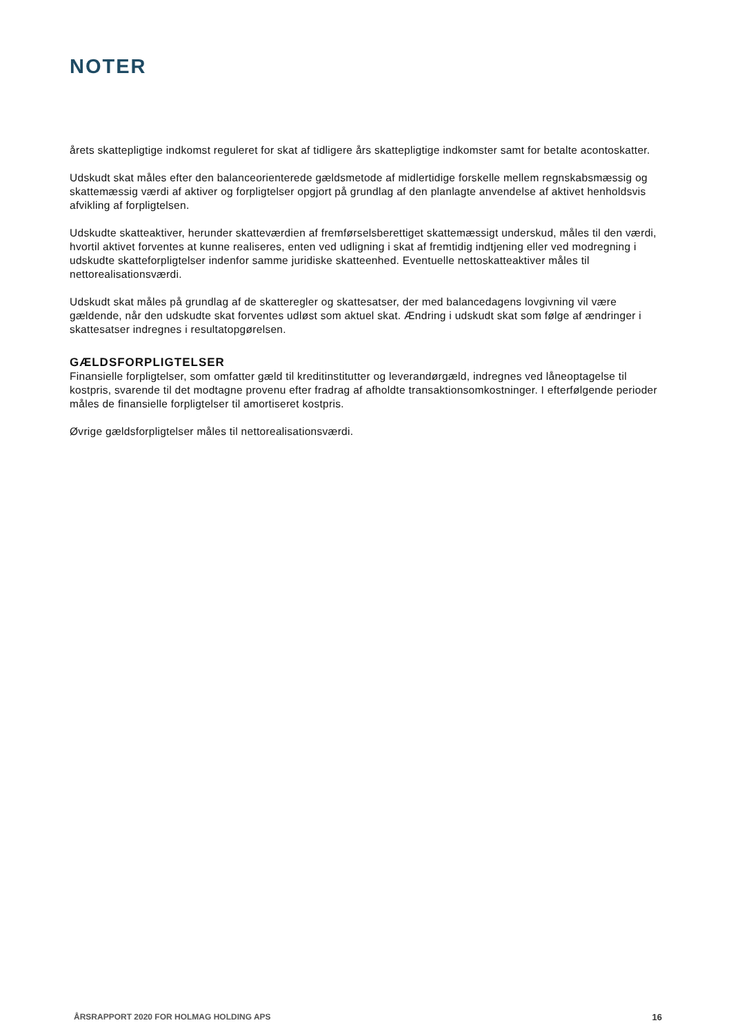NOTER
årets skattepligtige indkomst reguleret for skat af tidligere års skattepligtige indkomster samt for betalte acontoskatter.
Udskudt skat måles efter den balanceorienterede gældsmetode af midlertidige forskelle mellem regnskabsmæssig og skattemæssig værdi af aktiver og forpligtelser opgjort på grundlag af den planlagte anvendelse af aktivet henholdsvis afvikling af forpligtelsen.
Udskudte skatteaktiver, herunder skatteværdien af fremførselsberettiget skattemæssigt underskud, måles til den værdi, hvortil aktivet forventes at kunne realiseres, enten ved udligning i skat af fremtidig indtjening eller ved modregning i udskudte skatteforpligtelser indenfor samme juridiske skatteenhed. Eventuelle nettoskatteaktiver måles til nettorealisationsværdi.
Udskudt skat måles på grundlag af de skatteregler og skattesatser, der med balancedagens lovgivning vil være gældende, når den udskudte skat forventes udløst som aktuel skat. Ændring i udskudt skat som følge af ændringer i skattesatser indregnes i resultatopgørelsen.
GÆLDSFORPLIGTELSER
Finansielle forpligtelser, som omfatter gæld til kreditinstitutter og leverandørgæld, indregnes ved låneoptagelse til kostpris, svarende til det modtagne provenu efter fradrag af afholdte transaktionsomkostninger. I efterfølgende perioder måles de finansielle forpligtelser til amortiseret kostpris.
Øvrige gældsforpligtelser måles til nettorealisationsværdi.
ÅRSRAPPORT 2020 FOR HOLMAG HOLDING APS 16